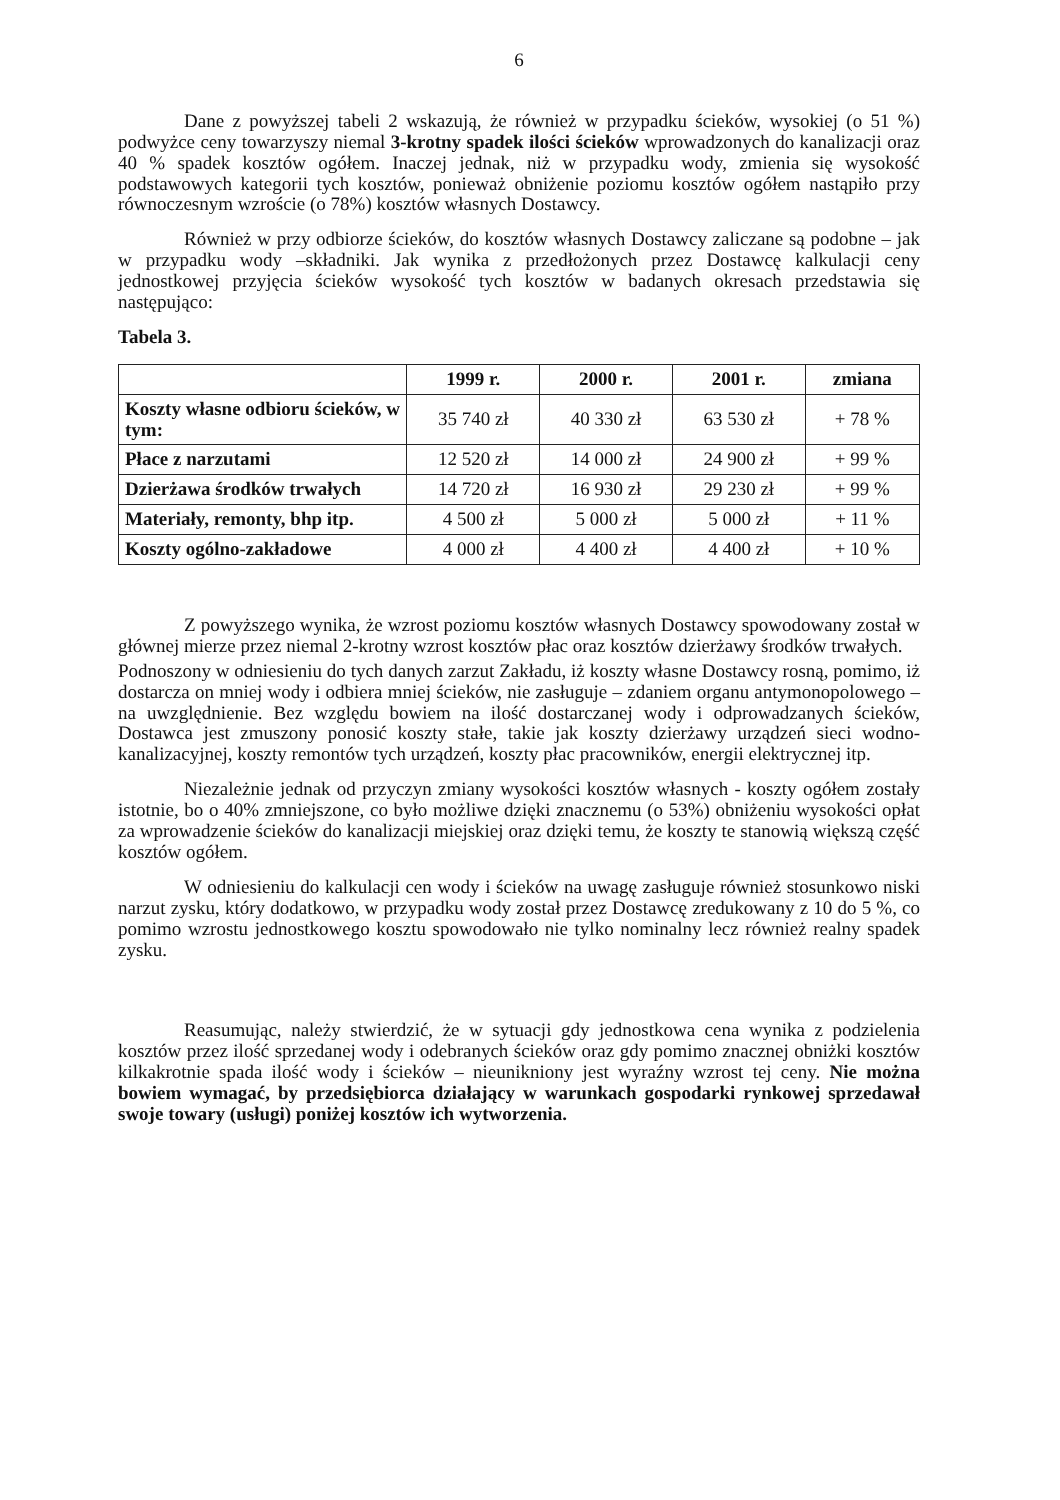6
Dane z powyższej tabeli 2 wskazują, że również w przypadku ścieków, wysokiej (o 51 %) podwyżce ceny towarzyszy niemal 3-krotny spadek ilości ścieków wprowadzonych do kanalizacji oraz 40 % spadek kosztów ogółem. Inaczej jednak, niż w przypadku wody, zmienia się wysokość podstawowych kategorii tych kosztów, ponieważ obniżenie poziomu kosztów ogółem nastąpiło przy równoczesnym wzroście (o 78%) kosztów własnych Dostawcy.
Również w przy odbiorze ścieków, do kosztów własnych Dostawcy zaliczane są podobne – jak w przypadku wody –składniki. Jak wynika z przedłożonych przez Dostawcę kalkulacji ceny jednostkowej przyjęcia ścieków wysokość tych kosztów w badanych okresach przedstawia się następująco:
Tabela 3.
| | 1999 r. | 2000 r. | 2001 r. | zmiana |
| --- | --- | --- | --- | --- |
| Koszty własne odbioru ścieków, w tym: | 35 740 zł | 40 330 zł | 63 530 zł | + 78 % |
| Płace z narzutami | 12 520 zł | 14 000 zł | 24 900 zł | + 99 % |
| Dzierżawa środków trwałych | 14 720 zł | 16 930 zł | 29 230 zł | + 99 % |
| Materiały, remonty, bhp itp. | 4 500 zł | 5 000 zł | 5 000 zł | + 11 % |
| Koszty ogólno-zakładowe | 4 000 zł | 4 400 zł | 4 400 zł | + 10 % |
Z powyższego wynika, że wzrost poziomu kosztów własnych Dostawcy spowodowany został w głównej mierze przez niemal 2-krotny wzrost kosztów płac oraz kosztów dzierżawy środków trwałych.
Podnoszony w odniesieniu do tych danych zarzut Zakładu, iż koszty własne Dostawcy rosną, pomimo, iż dostarcza on mniej wody i odbiera mniej ścieków, nie zasługuje – zdaniem organu antymonopolowego – na uwzględnienie. Bez względu bowiem na ilość dostarczanej wody i odprowadzanych ścieków, Dostawca jest zmuszony ponosić koszty stałe, takie jak koszty dzierżawy urządzeń sieci wodno-kanalizacyjnej, koszty remontów tych urządzeń, koszty płac pracowników, energii elektrycznej itp.
Niezależnie jednak od przyczyn zmiany wysokości kosztów własnych - koszty ogółem zostały istotnie, bo o 40% zmniejszone, co było możliwe dzięki znacznemu (o 53%) obniżeniu wysokości opłat za wprowadzenie ścieków do kanalizacji miejskiej oraz dzięki temu, że koszty te stanowią większą część kosztów ogółem.
W odniesieniu do kalkulacji cen wody i ścieków na uwagę zasługuje również stosunkowo niski narzut zysku, który dodatkowo, w przypadku wody został przez Dostawcę zredukowany z 10 do 5 %, co pomimo wzrostu jednostkowego kosztu spowodowało nie tylko nominalny lecz również realny spadek zysku.
Reasumując, należy stwierdzić, że w sytuacji gdy jednostkowa cena wynika z podzielenia kosztów przez ilość sprzedanej wody i odebranych ścieków oraz gdy pomimo znacznej obniżki kosztów kilkakrotnie spada ilość wody i ścieków – nieunikniony jest wyraźny wzrost tej ceny. Nie można bowiem wymagać, by przedsiębiorca działający w warunkach gospodarki rynkowej sprzedawał swoje towary (usługi) poniżej kosztów ich wytworzenia.